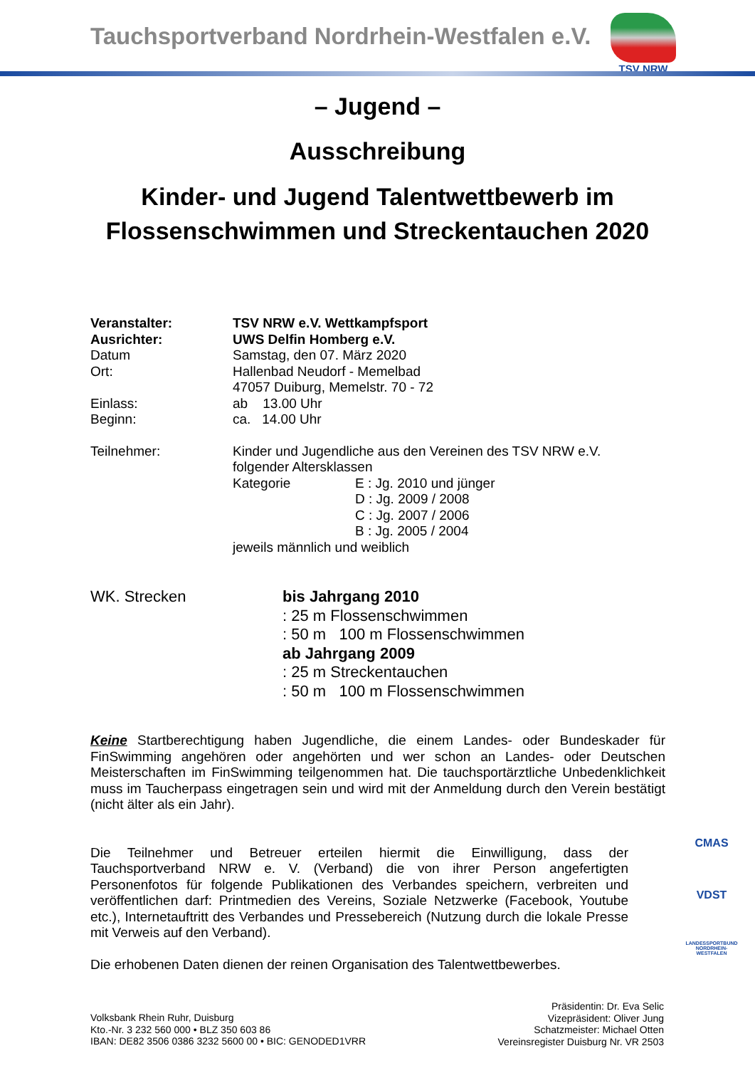Tauchsportverband Nordrhein-Westfalen e.V.
TSV NRW
– Jugend –
Ausschreibung
Kinder- und Jugend Talentwettbewerb im
Flossenschwimmen und Streckentauchen 2020
Veranstalter: TSV NRW e.V. Wettkampfsport
Ausrichter: UWS Delfin Homberg e.V.
Datum Samstag, den 07. März 2020
Ort: Hallenbad Neudorf - Memelbad
47057 Duiburg, Memelstr. 70 - 72
Einlass: ab 13.00 Uhr
Beginn: ca. 14.00 Uhr
Teilnehmer: Kinder und Jugendliche aus den Vereinen des TSV NRW e.V.
folgender Altersklassen
Kategorie E : Jg. 2010 und jünger
D : Jg. 2009 / 2008
C : Jg. 2007 / 2006
B : Jg. 2005 / 2004
jeweils männlich und weiblich
WK. Strecken bis Jahrgang 2010
: 25 m Flossenschwimmen
: 50 m 100 m Flossenschwimmen
ab Jahrgang 2009
: 25 m Streckentauchen
: 50 m 100 m Flossenschwimmen
Keine Startberechtigung haben Jugendliche, die einem Landes- oder Bundeskader für FinSwimming angehören oder angehörten und wer schon an Landes- oder Deutschen Meisterschaften im FinSwimming teilgenommen hat. Die tauchsportärztliche Unbedenklichkeit muss im Taucherpass eingetragen sein und wird mit der Anmeldung durch den Verein bestätigt (nicht älter als ein Jahr).
Die Teilnehmer und Betreuer erteilen hiermit die Einwilligung, dass der Tauchsportverband NRW e. V. (Verband) die von ihrer Person angefertigten Personenfotos für folgende Publikationen des Verbandes speichern, verbreiten und veröffentlichen darf: Printmedien des Vereins, Soziale Netzwerke (Facebook, Youtube etc.), Internetauftritt des Verbandes und Pressebereich (Nutzung durch die lokale Presse mit Verweis auf den Verband).
Die erhobenen Daten dienen der reinen Organisation des Talentwettbewerbes.
CMAS
VDST
LANDESSPORTBUND NORDRHEIN-WESTFALEN
Volksbank Rhein Ruhr, Duisburg
Kto.-Nr. 3 232 560 000 • BLZ 350 603 86
IBAN: DE82 3506 0386 3232 5600 00 • BIC: GENODED1VRR
Präsidentin: Dr. Eva Selic
Vizepräsident: Oliver Jung
Schatzmeister: Michael Otten
Vereinsregister Duisburg Nr. VR 2503